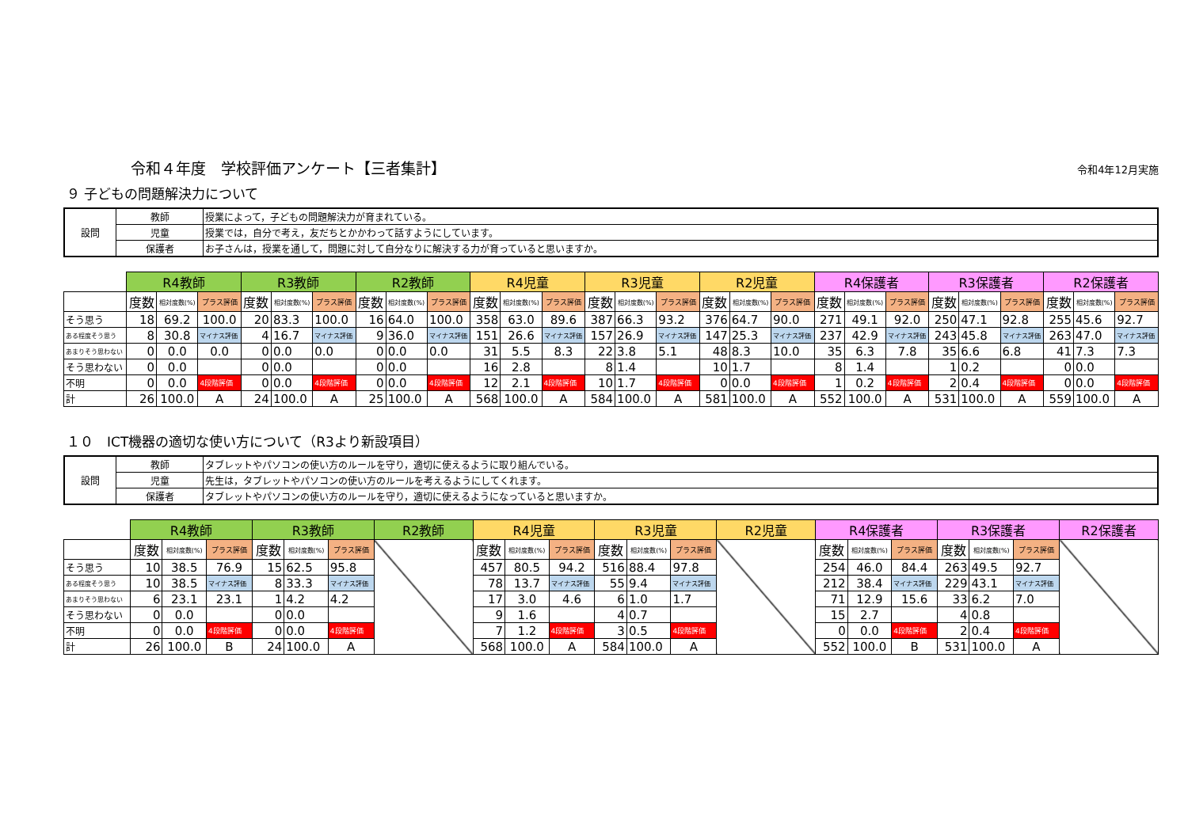令和４年度　学校評価アンケート【三者集計】 令和4年12月実施
９ 子どもの問題解決力について
| 設問 | 教師 | 授業によって，子どもの問題解決力が育まれている。 |
| | 児童 | 授業では，自分で考え，友だちとかかわって話すようにしています。 |
| | 保護者 | お子さんは，授業を通して，問題に対して自分なりに解決する力が育っていると思いますか。 |
| | R4教師 | | | R3教師 | | | R2教師 | | | R4児童 | | | R3児童 | | | R2児童 | | | R4保護者 | | | R3保護者 | | | R2保護者 | | |
| --- | --- | --- | --- | --- | --- | --- | --- | --- | --- | --- | --- | --- | --- | --- | --- | --- | --- | --- | --- | --- | --- | --- | --- | --- | --- | --- | --- |
| | 度数 | 相対度数(%) | プラス評価 | 度数 | 相対度数(%) | プラス評価 | 度数 | 相対度数(%) | プラス評価 | 度数 | 相対度数(%) | プラス評価 | 度数 | 相対度数(%) | プラス評価 | 度数 | 相対度数(%) | プラス評価 | 度数 | 相対度数(%) | プラス評価 | 度数 | 相対度数(%) | プラス評価 | 度数 | 相対度数(%) | プラス評価 |
| そう思う | 18 | 69.2 | 100.0 | 20 | 83.3 | 100.0 | 16 | 64.0 | 100.0 | 358 | 63.0 | 89.6 | 387 | 66.3 | 93.2 | 376 | 64.7 | 90.0 | 271 | 49.1 | 92.0 | 250 | 47.1 | 92.8 | 255 | 45.6 | 92.7 |
| ある程度そう思う | 8 | 30.8 | マイナス評価 | 4 | 16.7 | マイナス評価 | 9 | 36.0 | マイナス評価 | 151 | 26.6 | マイナス評価 | 157 | 26.9 | マイナス評価 | 147 | 25.3 | マイナス評価 | 237 | 42.9 | マイナス評価 | 243 | 45.8 | マイナス評価 | 263 | 47.0 | マイナス評価 |
| あまりそう思わない | 0 | 0.0 | 0.0 | 0 | 0.0 | 0.0 | 0 | 0.0 | 0.0 | 31 | 5.5 | 8.3 | 22 | 3.8 | 5.1 | 48 | 8.3 | 10.0 | 35 | 6.3 | 7.8 | 35 | 6.6 | 6.8 | 41 | 7.3 | 7.3 |
| そう思わない | 0 | 0.0 | | 0 | 0.0 | | 0 | 0.0 | | 16 | 2.8 | | 8 | 1.4 | | 10 | 1.7 | | 8 | 1.4 | | 1 | 0.2 | | 0 | 0.0 | |
| 不明 | 0 | 0.0 | 4段階評価 | 0 | 0.0 | 4段階評価 | 0 | 0.0 | 4段階評価 | 12 | 2.1 | 4段階評価 | 10 | 1.7 | 4段階評価 | 0 | 0.0 | 4段階評価 | 1 | 0.2 | 4段階評価 | 2 | 0.4 | 4段階評価 | 0 | 0.0 | 4段階評価 |
| 計 | 26 | 100.0 | A | 24 | 100.0 | A | 25 | 100.0 | A | 568 | 100.0 | A | 584 | 100.0 | A | 581 | 100.0 | A | 552 | 100.0 | A | 531 | 100.0 | A | 559 | 100.0 | A |
１０　ICT機器の適切な使い方について（R3より新設項目）
| 設問 | 教師 | タブレットやパソコンの使い方のルールを守り，適切に使えるように取り組んでいる。 |
| | 児童 | 先生は，タブレットやパソコンの使い方のルールを考えるようにしてくれます。 |
| | 保護者 | タブレットやパソコンの使い方のルールを守り，適切に使えるようになっていると思いますか。 |
| | R4教師 | | | R3教師 | | | R2教師 | R4児童 | | | R3児童 | | | R2児童 | R4保護者 | | | R3保護者 | | | R2保護者 |
| --- | --- | --- | --- | --- | --- | --- | --- | --- | --- | --- | --- | --- | --- | --- | --- | --- | --- | --- | --- | --- | --- |
| | 度数 | 相対度数(%) | プラス評価 | 度数 | 相対度数(%) | プラス評価 | | 度数 | 相対度数(%) | プラス評価 | 度数 | 相対度数(%) | プラス評価 | | 度数 | 相対度数(%) | プラス評価 | 度数 | 相対度数(%) | プラス評価 | |
| そう思う | 10 | 38.5 | 76.9 | 15 | 62.5 | 95.8 | | 457 | 80.5 | 94.2 | 516 | 88.4 | 97.8 | | 254 | 46.0 | 84.4 | 263 | 49.5 | 92.7 | |
| ある程度そう思う | 10 | 38.5 | マイナス評価 | 8 | 33.3 | マイナス評価 | | 78 | 13.7 | マイナス評価 | 55 | 9.4 | マイナス評価 | | 212 | 38.4 | マイナス評価 | 229 | 43.1 | マイナス評価 | |
| あまりそう思わない | 6 | 23.1 | 23.1 | 1 | 4.2 | 4.2 | | 17 | 3.0 | 4.6 | 6 | 1.0 | 1.7 | | 71 | 12.9 | 15.6 | 33 | 6.2 | 7.0 | |
| そう思わない | 0 | 0.0 | | 0 | 0.0 | | | 9 | 1.6 | | 4 | 0.7 | | | 15 | 2.7 | | 4 | 0.8 | | |
| 不明 | 0 | 0.0 | 4段階評価 | 0 | 0.0 | 4段階評価 | | 7 | 1.2 | 4段階評価 | 3 | 0.5 | 4段階評価 | | 0 | 0.0 | 4段階評価 | 2 | 0.4 | 4段階評価 | |
| 計 | 26 | 100.0 | B | 24 | 100.0 | A | | 568 | 100.0 | A | 584 | 100.0 | A | | 552 | 100.0 | B | 531 | 100.0 | A | |